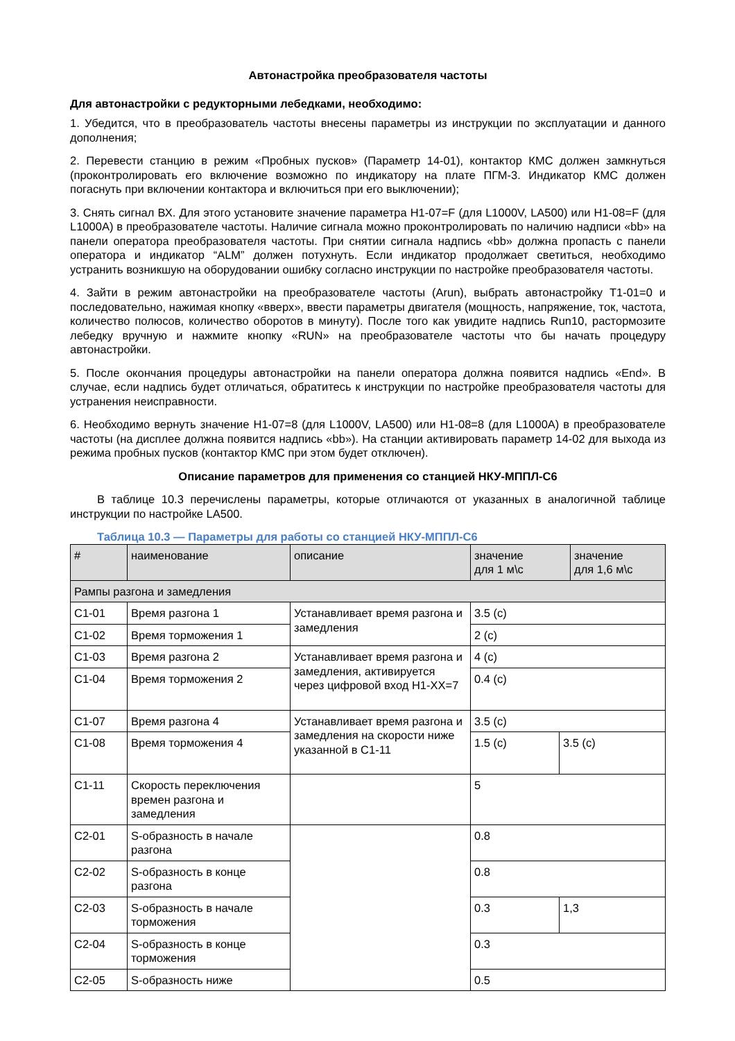Автонастройка преобразователя частоты
Для автонастройки с редукторными лебедками, необходимо:
1. Убедится, что в преобразователь частоты внесены параметры из инструкции по эксплуатации и данного дополнения;
2. Перевести станцию в режим «Пробных пусков» (Параметр 14-01), контактор КМС должен замкнуться (проконтролировать его включение возможно по индикатору на плате ПГМ-3. Индикатор КМС должен погаснуть при включении контактора и включиться при его выключении);
3. Снять сигнал ВХ. Для этого установите значение параметра H1-07=F (для L1000V, LA500) или H1-08=F (для L1000A) в преобразователе частоты. Наличие сигнала можно проконтролировать по наличию надписи «bb» на панели оператора преобразователя частоты. При снятии сигнала надпись «bb» должна пропасть с панели оператора и индикатор “ALM” должен потухнуть. Если индикатор продолжает светиться, необходимо устранить возникшую на оборудовании ошибку согласно инструкции по настройке преобразователя частоты.
4. Зайти в режим автонастройки на преобразователе частоты (Arun), выбрать автонастройку T1-01=0 и последовательно, нажимая кнопку «вверх», ввести параметры двигателя (мощность, напряжение, ток, частота, количество полюсов, количество оборотов в минуту). После того как увидите надпись Run10, растормозите лебедку вручную и нажмите кнопку «RUN» на преобразователе частоты что бы начать процедуру автонастройки.
5. После окончания процедуры автонастройки на панели оператора должна появится надпись «End». В случае, если надпись будет отличаться, обратитесь к инструкции по настройке преобразователя частоты для устранения неисправности.
6. Необходимо вернуть значение H1-07=8 (для L1000V, LA500) или H1-08=8 (для L1000A) в преобразователе частоты (на дисплее должна появится надпись «bb»). На станции активировать параметр 14-02 для выхода из режима пробных пусков (контактор КМС при этом будет отключен).
Описание параметров для применения со станцией НКУ-МППЛ-С6
В таблице 10.3 перечислены параметры, которые отличаются от указанных в аналогичной таблице инструкции по настройке LA500.
Таблица 10.3 — Параметры для работы со станцией НКУ-МППЛ-С6
| # | наименование | описание | значение для 1 м\с | | значение для 1,6 м\с |
| --- | --- | --- | --- | --- | --- |
| Рампы разгона и замедления | | | | | |
| C1-01 | Время разгона 1 | Устанавливает время разгона и замедления | 3.5 (с) | | |
| C1-02 | Время торможения 1 | | 2 (с) | | |
| C1-03 | Время разгона 2 | Устанавливает время разгона и замедления, активируется через цифровой вход H1-XX=7 | 4 (с) | | |
| C1-04 | Время торможения 2 | | 0.4 (с) | | |
| C1-07 | Время разгона 4 | Устанавливает время разгона и замедления на скорости ниже указанной в C1-11 | 3.5 (с) | | |
| C1-08 | Время торможения 4 | | 1.5 (с) | 3.5 (с) | |
| C1-11 | Скорость переключения времен разгона и замедления | | 5 | | |
| C2-01 | S-образность в начале разгона | | 0.8 | | |
| C2-02 | S-образность в конце разгона | | 0.8 | | |
| C2-03 | S-образность в начале торможения | | 0.3 | 1,3 | |
| C2-04 | S-образность в конце торможения | | 0.3 | | |
| C2-05 | S-образность ниже | | 0.5 | | |